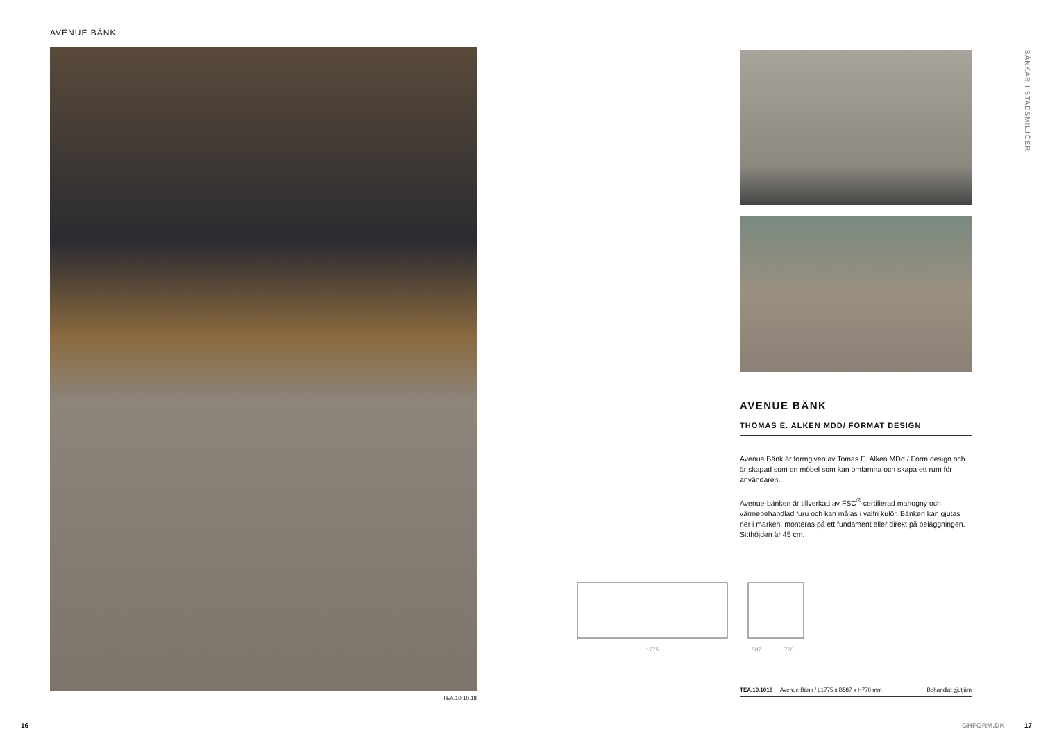AVENUE BÄNK
TEA.10.10.18
AVENUE BÄNK
THOMAS E. ALKEN MDD/ FORMAT DESIGN
Avenue Bänk är formgiven av Tomas E. Alken MDd / Form design och är skapad som en möbel som kan omfamna och skapa ett rum för användaren.
Avenue-bänken är tillverkad av FSC<sup>®</sup>-certifierad mahogny och värmebehandlad furu och kan målas i valfri kulör. Bänken kan gjutas ner i marken, monteras på ett fundament eller direkt på beläggningen. Sitthöjden är 45 cm.
1775 587 770
| TEA.10.1018 | Avenue Bänk / L1775 x B587 x H770 mm | Behandlat gjutjärn |
BÄNKAR I STADSMILJÖER
16 GHFORM.DK 17